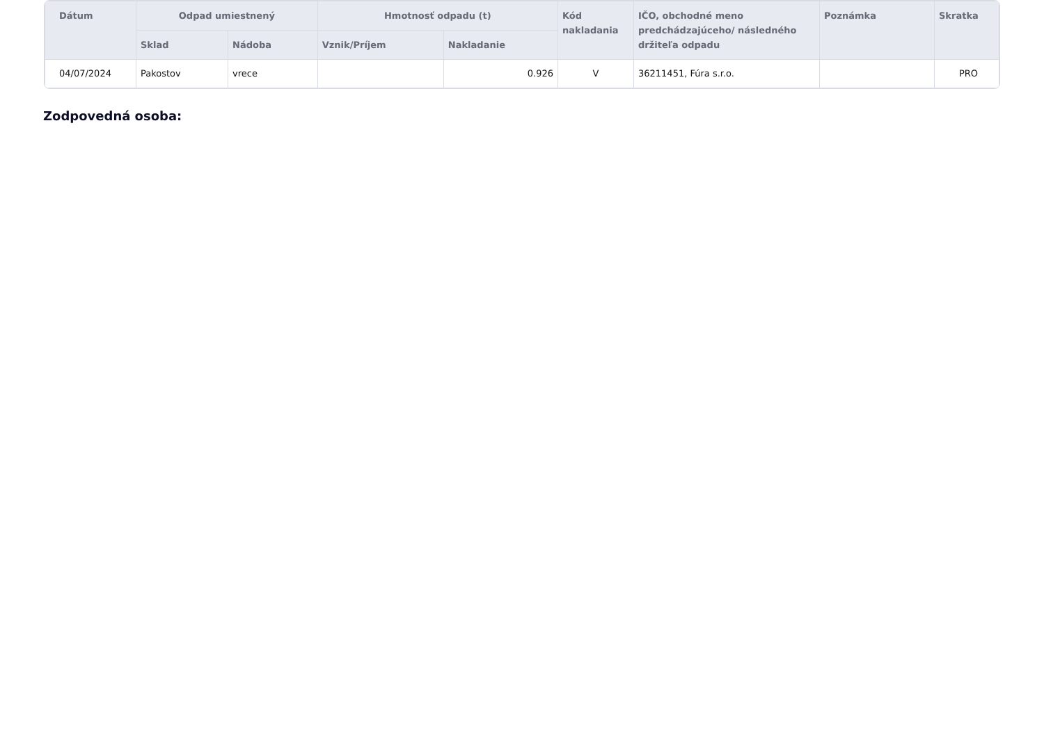| Dátum | Odpad umiestnený | | Hmotnosť odpadu (t) | | Kód nakladania | IČO, obchodné meno predchádzajúceho/ následného držiteľa odpadu | Poznámka | Skratka |
| --- | --- | --- | --- | --- | --- | --- | --- | --- |
| | Sklad | Nádoba | Vznik/Príjem | Nakladanie | | | | |
| 04/07/2024 | Pakostov | vrece | | 0.926 | V | 36211451, Fúra s.r.o. | | PRO |
Zodpovedná osoba: